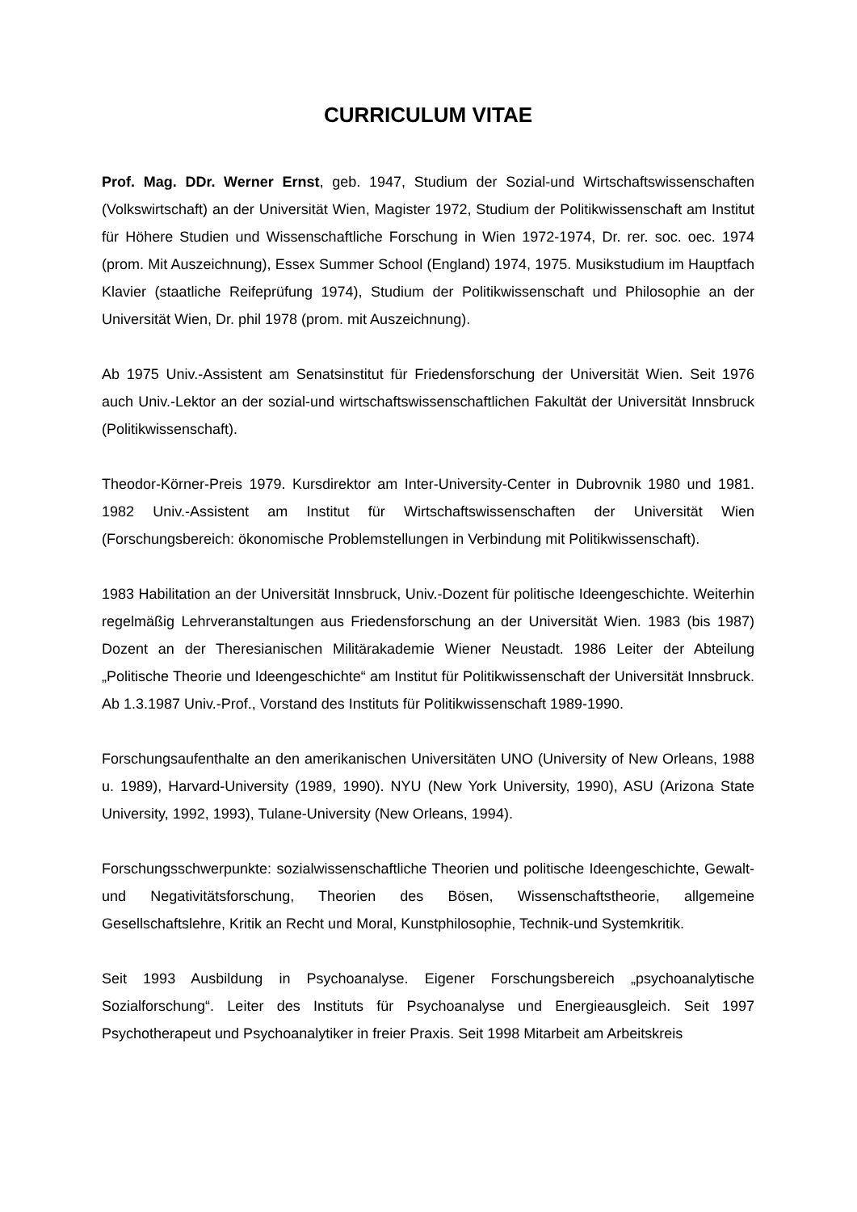CURRICULUM VITAE
Prof. Mag. DDr. Werner Ernst, geb. 1947, Studium der Sozial-und Wirtschaftswissenschaften (Volkswirtschaft) an der Universität Wien, Magister 1972, Studium der Politikwissenschaft am Institut für Höhere Studien und Wissenschaftliche Forschung in Wien 1972-1974, Dr. rer. soc. oec. 1974 (prom. Mit Auszeichnung), Essex Summer School (England) 1974, 1975. Musikstudium im Hauptfach Klavier (staatliche Reifeprüfung 1974), Studium der Politikwissenschaft und Philosophie an der Universität Wien, Dr. phil 1978 (prom. mit Auszeichnung).
Ab 1975 Univ.-Assistent am Senatsinstitut für Friedensforschung der Universität Wien. Seit 1976 auch Univ.-Lektor an der sozial-und wirtschaftswissenschaftlichen Fakultät der Universität Innsbruck (Politikwissenschaft).
Theodor-Körner-Preis 1979. Kursdirektor am Inter-University-Center in Dubrovnik 1980 und 1981. 1982 Univ.-Assistent am Institut für Wirtschaftswissenschaften der Universität Wien (Forschungsbereich: ökonomische Problemstellungen in Verbindung mit Politikwissenschaft).
1983 Habilitation an der Universität Innsbruck, Univ.-Dozent für politische Ideengeschichte. Weiterhin regelmäßig Lehrveranstaltungen aus Friedensforschung an der Universität Wien. 1983 (bis 1987) Dozent an der Theresianischen Militärakademie Wiener Neustadt. 1986 Leiter der Abteilung „Politische Theorie und Ideengeschichte“ am Institut für Politikwissenschaft der Universität Innsbruck. Ab 1.3.1987 Univ.-Prof., Vorstand des Instituts für Politikwissenschaft 1989-1990.
Forschungsaufenthalte an den amerikanischen Universitäten UNO (University of New Orleans, 1988 u. 1989), Harvard-University (1989, 1990). NYU (New York University, 1990), ASU (Arizona State University, 1992, 1993), Tulane-University (New Orleans, 1994).
Forschungsschwerpunkte: sozialwissenschaftliche Theorien und politische Ideengeschichte, Gewalt-und Negativitätsforschung, Theorien des Bösen, Wissenschaftstheorie, allgemeine Gesellschaftslehre, Kritik an Recht und Moral, Kunstphilosophie, Technik-und Systemkritik.
Seit 1993 Ausbildung in Psychoanalyse. Eigener Forschungsbereich „psychoanalytische Sozialforschung“. Leiter des Instituts für Psychoanalyse und Energieausgleich. Seit 1997 Psychotherapeut und Psychoanalytiker in freier Praxis. Seit 1998 Mitarbeit am Arbeitskreis